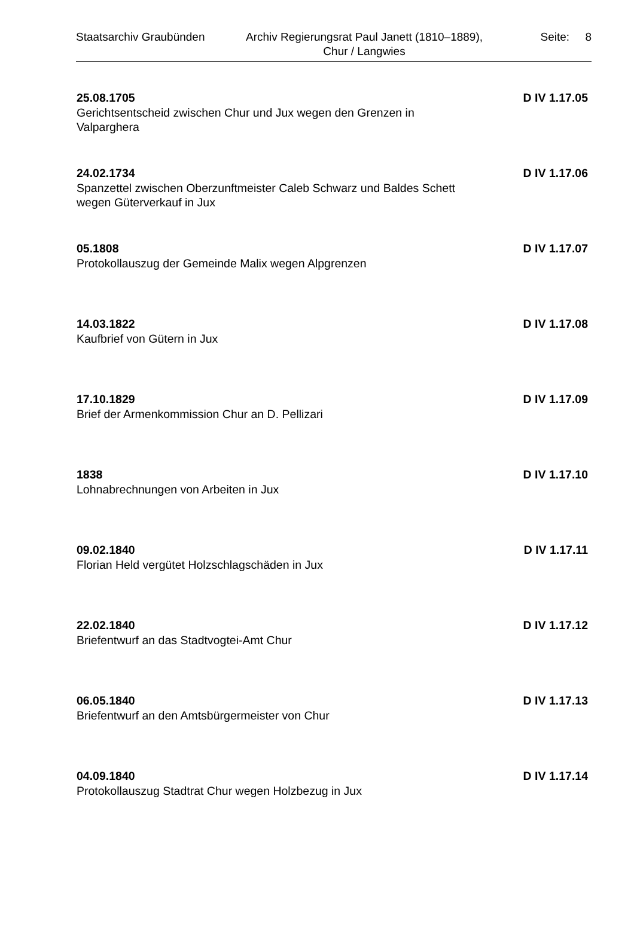Staatsarchiv Graubünden
Archiv Regierungsrat Paul Janett (1810–1889), Chur / Langwies
Seite: 8
25.08.1705 D IV 1.17.05
Gerichtsentscheid zwischen Chur und Jux wegen den Grenzen in Valparghera
24.02.1734 D IV 1.17.06
Spanzettel zwischen Oberzunftmeister Caleb Schwarz und Baldes Schett wegen Güterverkauf in Jux
05.1808 D IV 1.17.07
Protokollauszug der Gemeinde Malix wegen Alpgrenzen
14.03.1822 D IV 1.17.08
Kaufbrief von Gütern in Jux
17.10.1829 D IV 1.17.09
Brief der Armenkommission Chur an D. Pellizari
1838 D IV 1.17.10
Lohnabrechnungen von Arbeiten in Jux
09.02.1840 D IV 1.17.11
Florian Held vergütet Holzschlagschäden in Jux
22.02.1840 D IV 1.17.12
Briefentwurf an das Stadtvogtei-Amt Chur
06.05.1840 D IV 1.17.13
Briefentwurf an den Amtsbürgermeister von Chur
04.09.1840 D IV 1.17.14
Protokollauszug Stadtrat Chur wegen Holzbezug in Jux